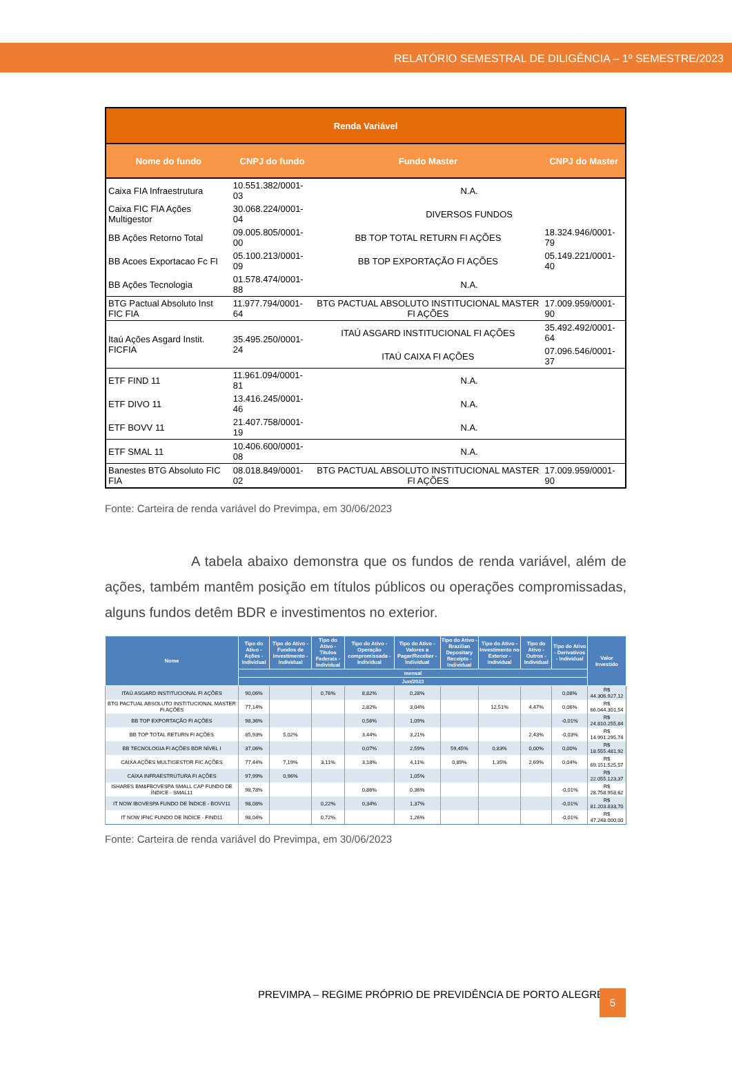RELATÓRIO SEMESTRAL DE DILIGÊNCIA – 1º SEMESTRE/2023
| Renda Variável | | | |
| --- | --- | --- | --- |
| Nome do fundo | CNPJ do fundo | Fundo Master | CNPJ do Master |
| Caixa FIA Infraestrutura | 10.551.382/0001-03 | N.A. | |
| Caixa FIC FIA Ações Multigestor | 30.068.224/0001-04 | DIVERSOS FUNDOS | |
| BB Ações Retorno Total | 09.005.805/0001-00 | BB TOP TOTAL RETURN FI AÇÕES | 18.324.946/0001-79 |
| BB Acoes Exportacao Fc FI | 05.100.213/0001-09 | BB TOP EXPORTAÇÃO FI AÇÕES | 05.149.221/0001-40 |
| BB Ações Tecnologia | 01.578.474/0001-88 | N.A. | |
| BTG Pactual Absoluto Inst FIC FIA | 11.977.794/0001-64 | BTG PACTUAL ABSOLUTO INSTITUCIONAL MASTER FI AÇÕES | 17.009.959/0001-90 |
| Itaú Ações Asgard Instit. FICFIA | 35.495.250/0001-24 | ITAÚ ASGARD INSTITUCIONAL FI AÇÕES | 35.492.492/0001-64 |
| | | ITAÚ CAIXA FI AÇÕES | 07.096.546/0001-37 |
| ETF FIND 11 | 11.961.094/0001-81 | N.A. | |
| ETF DIVO 11 | 13.416.245/0001-46 | N.A. | |
| ETF BOVV 11 | 21.407.758/0001-19 | N.A. | |
| ETF SMAL 11 | 10.406.600/0001-08 | N.A. | |
| Banestes BTG Absoluto FIC FIA | 08.018.849/0001-02 | BTG PACTUAL ABSOLUTO INSTITUCIONAL MASTER FI AÇÕES | 17.009.959/0001-90 |
Fonte: Carteira de renda variável do Previmpa, em 30/06/2023
A tabela abaixo demonstra que os fundos de renda variável, além de ações, também mantêm posição em títulos públicos ou operações compromissadas, alguns fundos detêm BDR e investimentos no exterior.
| Nome | Tipo do Ativo - Ações - Individual | Tipo do Ativo - Fundos de Investimento - Individual | Tipo do Ativo - Titulos Federais - Individual | Tipo do Ativo - Operação compromissada - Individual | Tipo do Ativo - Valores a Pagar/Receber - Individual | Tipo do Ativo - Brazilian Depositary Receipts - Individual | Tipo do Ativo - Investimento no Exterior - Individual | Tipo do Ativo - Outros - Individual | Tipo do Ativo - Derivativos - Individual | Valor Investido |
| --- | --- | --- | --- | --- | --- | --- | --- | --- | --- | --- |
| | mensal | | | | | | | | | |
| | Jun/2023 | | | | | | | | | |
| ITAÚ ASGARD INSTITUCIONAL FI AÇÕES | 90,06% | | 0,76% | 8,82% | 0,28% | | | | 0,08% | R$ 44.306.927,12 |
| BTG PACTUAL ABSOLUTO INSTITUCIONAL MASTER FI AÇÕES | 77,14% | | | 2,82% | 3,04% | | 12,51% | 4,47% | 0,06% | R$ 66.044.301,54 |
| BB TOP EXPORTAÇÃO FI AÇÕES | 98,36% | | | 0,56% | 1,09% | | | | -0,01% | R$ 24.810.255,84 |
| BB TOP TOTAL RETURN FI AÇÕES | 85,93% | 5,02% | | 3,44% | 3,21% | | | 2,43% | -0,03% | R$ 14.991.295,74 |
| BB TECNOLOGIA FI AÇÕES BDR NÍVEL I | 37,06% | | | 0,07% | 2,59% | 59,45% | 0,83% | 0,00% | 0,00% | R$ 18.555.481,92 |
| CAIXA AÇÕES MULTIGESTOR FIC AÇÕES | 77,44% | 7,19% | 3,11% | 3,18% | 4,11% | 0,89% | 1,35% | 2,69% | 0,04% | R$ 69.151.525,57 |
| CAIXA INFRAESTRUTURA FI AÇÕES | 97,99% | 0,96% | | | 1,05% | | | | | R$ 22.055.123,37 |
| ISHARES BM&FBOVESPA SMALL CAP FUNDO DE ÍNDICE - SMAL11 | 98,78% | | | 0,86% | 0,36% | | | | -0,01% | R$ 28.758.958,62 |
| IT NOW IBOVESPA FUNDO DE ÍNDICE - BOVV11 | 98,08% | | 0,22% | 0,34% | 1,37% | | | | -0,01% | R$ 81.203.833,70 |
| IT NOW IFNC FUNDO DE ÍNDICE - FIND11 | 98,04% | | 0,72% | | 1,26% | | | | -0,01% | R$ 47.248.000,00 |
Fonte: Carteira de renda variável do Previmpa, em 30/06/2023
PREVIMPA – REGIME PRÓPRIO DE PREVIDÊNCIA DE PORTO ALEGRE
5